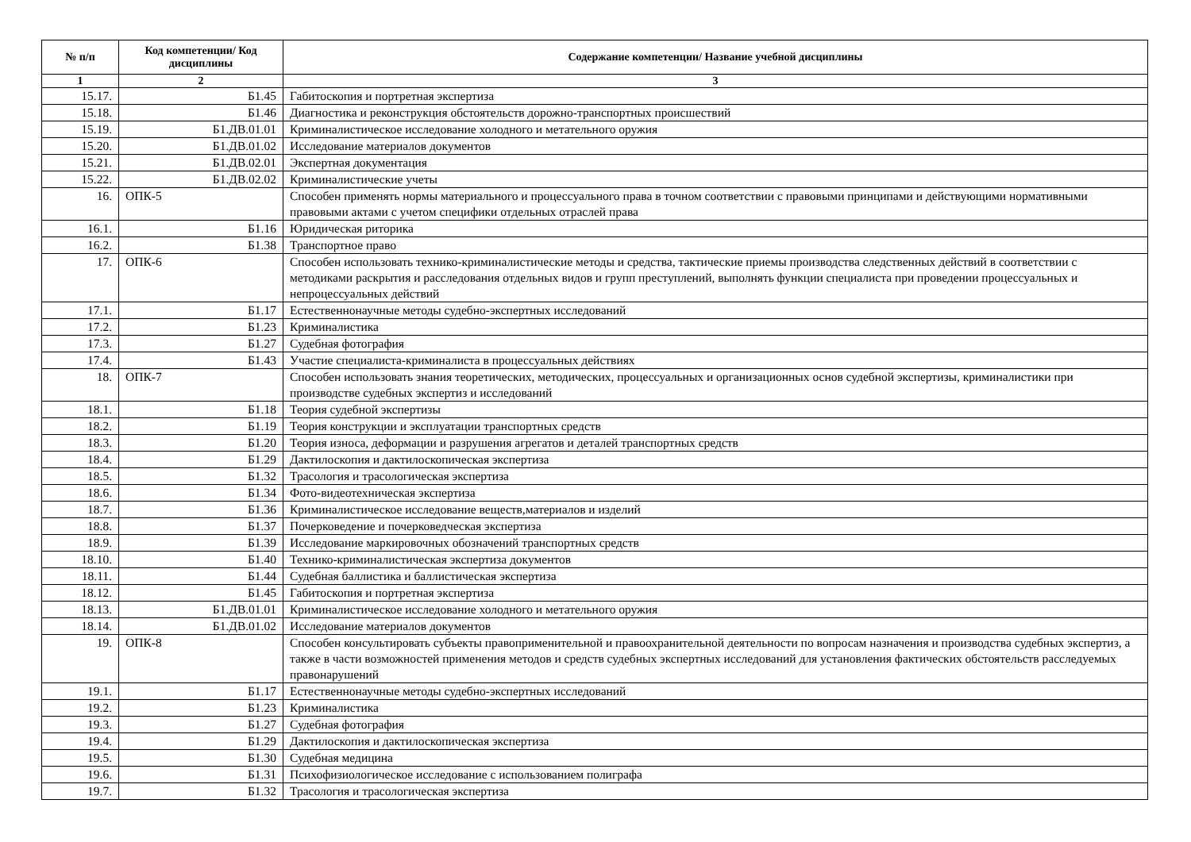| № п/п | Код компетенции/ Код дисциплины | Содержание компетенции/ Название учебной дисциплины |
| --- | --- | --- |
| 1 | 2 | 3 |
| 15.17. | Б1.45 | Габитоскопия и портретная экспертиза |
| 15.18. | Б1.46 | Диагностика и реконструкция обстоятельств дорожно-транспортных происшествий |
| 15.19. | Б1.ДВ.01.01 | Криминалистическое исследование холодного и метательного оружия |
| 15.20. | Б1.ДВ.01.02 | Исследование материалов документов |
| 15.21. | Б1.ДВ.02.01 | Экспертная документация |
| 15.22. | Б1.ДВ.02.02 | Криминалистические учеты |
| 16. | ОПК-5 | Способен применять нормы материального и процессуального права в точном соответствии с правовыми принципами и действующими нормативными правовыми актами с учетом специфики отдельных отраслей права |
| 16.1. | Б1.16 | Юридическая риторика |
| 16.2. | Б1.38 | Транспортное право |
| 17. | ОПК-6 | Способен использовать технико-криминалистические методы и средства, тактические приемы производства следственных действий в соответствии с методиками раскрытия и расследования отдельных видов и групп преступлений, выполнять функции специалиста при проведении процессуальных и непроцессуальных действий |
| 17.1. | Б1.17 | Естественнонаучные методы судебно-экспертных исследований |
| 17.2. | Б1.23 | Криминалистика |
| 17.3. | Б1.27 | Судебная фотография |
| 17.4. | Б1.43 | Участие специалиста-криминалиста в процессуальных действиях |
| 18. | ОПК-7 | Способен использовать знания теоретических, методических, процессуальных и организационных основ судебной экспертизы, криминалистики при производстве судебных экспертиз и исследований |
| 18.1. | Б1.18 | Теория судебной экспертизы |
| 18.2. | Б1.19 | Теория конструкции и эксплуатации транспортных средств |
| 18.3. | Б1.20 | Теория износа, деформации и разрушения агрегатов и деталей транспортных средств |
| 18.4. | Б1.29 | Дактилоскопия и дактилоскопическая экспертиза |
| 18.5. | Б1.32 | Трасология и трасологическая экспертиза |
| 18.6. | Б1.34 | Фото-видеотехническая экспертиза |
| 18.7. | Б1.36 | Криминалистическое исследование веществ,материалов и изделий |
| 18.8. | Б1.37 | Почерковедение и почерковедческая экспертиза |
| 18.9. | Б1.39 | Исследование маркировочных обозначений транспортных средств |
| 18.10. | Б1.40 | Технико-криминалистическая экспертиза документов |
| 18.11. | Б1.44 | Судебная баллистика и баллистическая экспертиза |
| 18.12. | Б1.45 | Габитоскопия и портретная экспертиза |
| 18.13. | Б1.ДВ.01.01 | Криминалистическое исследование холодного и метательного оружия |
| 18.14. | Б1.ДВ.01.02 | Исследование материалов документов |
| 19. | ОПК-8 | Способен консультировать субъекты правоприменительной и правоохранительной деятельности по вопросам назначения и производства судебных экспертиз, а также в части возможностей применения методов и средств судебных экспертных исследований для установления фактических обстоятельств расследуемых правонарушений |
| 19.1. | Б1.17 | Естественнонаучные методы судебно-экспертных исследований |
| 19.2. | Б1.23 | Криминалистика |
| 19.3. | Б1.27 | Судебная фотография |
| 19.4. | Б1.29 | Дактилоскопия и дактилоскопическая экспертиза |
| 19.5. | Б1.30 | Судебная медицина |
| 19.6. | Б1.31 | Психофизиологическое исследование с использованием полиграфа |
| 19.7. | Б1.32 | Трасология и трасологическая экспертиза |